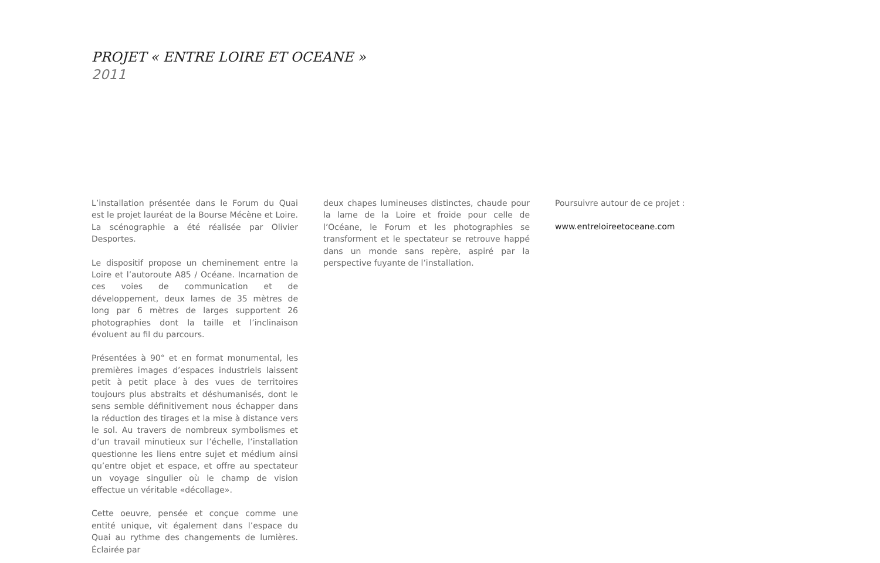PROJET « ENTRE LOIRE ET OCEANE »
2011
L’installation présentée dans le Forum du Quai est le projet lauréat de la Bourse Mécène et Loire. La scénographie a été réalisée par Olivier Desportes.
Le dispositif propose un cheminement entre la Loire et l’autoroute A85 / Océane. Incarnation de ces voies de communication et de développement, deux lames de 35 mètres de long par 6 mètres de larges supportent 26 photographies dont la taille et l’inclinaison évoluent au fil du parcours.
Présentées à 90° et en format monumental, les premières images d’espaces industriels laissent petit à petit place à des vues de territoires toujours plus abstraits et déshumanisés, dont le sens semble définitivement nous échapper dans la réduction des tirages et la mise à distance vers le sol. Au travers de nombreux symbolismes et d’un travail minutieux sur l’échelle, l’installation questionne les liens entre sujet et médium ainsi qu’entre objet et espace, et offre au spectateur un voyage singulier où le champ de vision effectue un véritable «décollage».
Cette oeuvre, pensée et conçue comme une entité unique, vit également dans l’espace du Quai au rythme des changements de lumières. Éclairée par
deux chapes lumineuses distinctes, chaude pour la lame de la Loire et froide pour celle de l’Océane, le Forum et les photographies se transforment et le spectateur se retrouve happé dans un monde sans repère, aspiré par la perspective fuyante de l’installation.
Poursuivre autour de ce projet :
www.entreloireetoceane.com